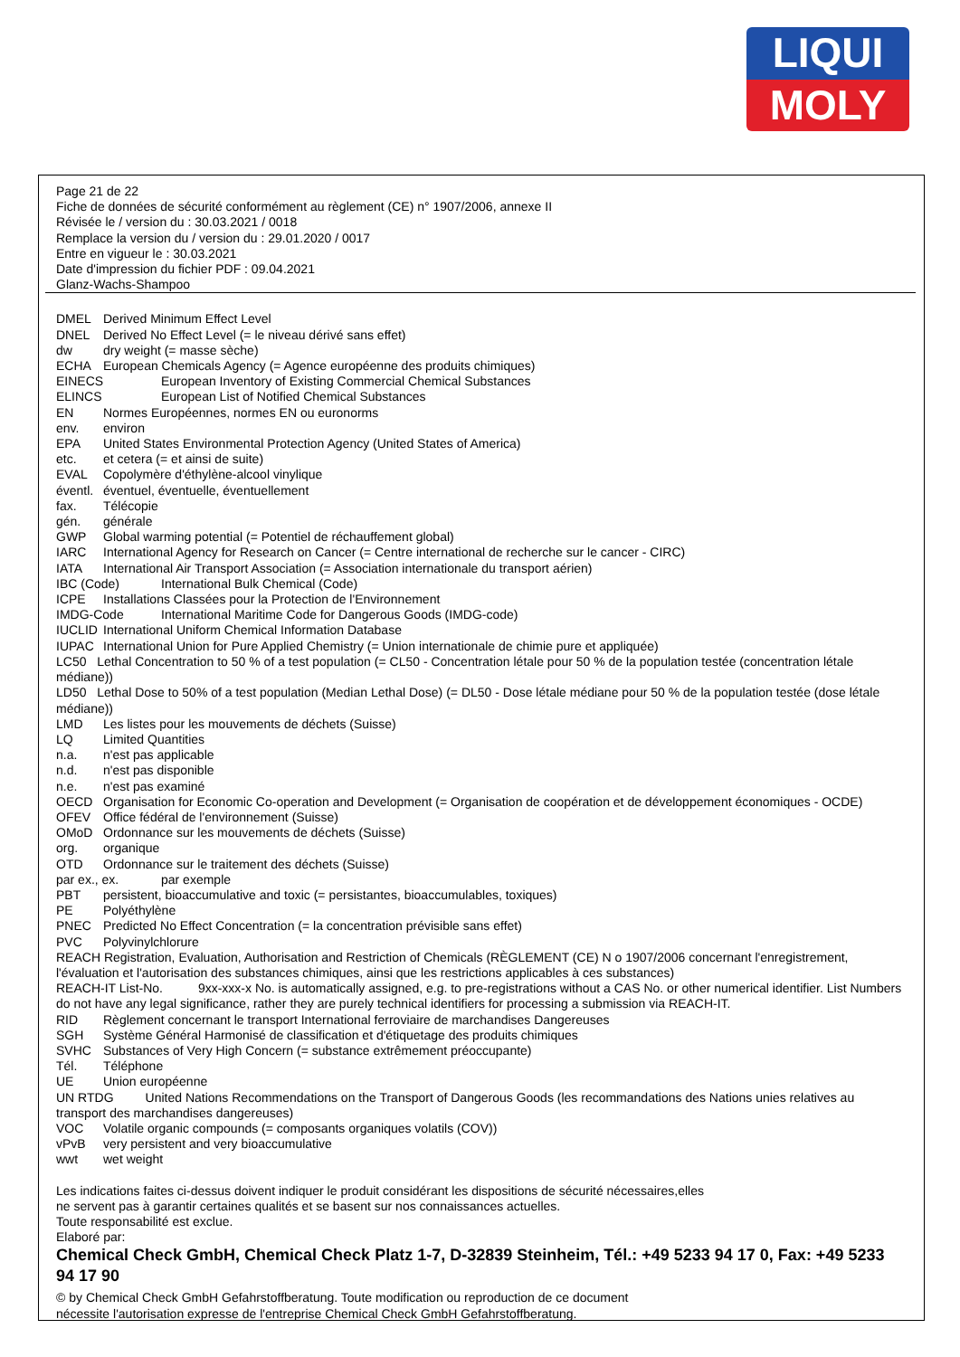LIQUI
MOLY
Page 21 de 22
Fiche de données de sécurité conformément au règlement (CE) n° 1907/2006, annexe II
Révisée le / version du : 30.03.2021 / 0018
Remplace la version du / version du : 29.01.2020 / 0017
Entre en vigueur le : 30.03.2021
Date d'impression du fichier PDF : 09.04.2021
Glanz-Wachs-Shampoo
DMEL Derived Minimum Effect Level
DNEL Derived No Effect Level (= le niveau dérivé sans effet)
dw dry weight (= masse sèche)
ECHA European Chemicals Agency (= Agence européenne des produits chimiques)
EINECS European Inventory of Existing Commercial Chemical Substances
ELINCS European List of Notified Chemical Substances
EN Normes Européennes, normes EN ou euronorms
env. environ
EPA United States Environmental Protection Agency (United States of America)
etc. et cetera (= et ainsi de suite)
EVAL Copolymère d'éthylène-alcool vinylique
éventl. éventuel, éventuelle, éventuellement
fax. Télécopie
gén. générale
GWP Global warming potential (= Potentiel de réchauffement global)
IARC International Agency for Research on Cancer (= Centre international de recherche sur le cancer - CIRC)
IATA International Air Transport Association (= Association internationale du transport aérien)
IBC (Code) International Bulk Chemical (Code)
ICPE Installations Classées pour la Protection de l'Environnement
IMDG-Code International Maritime Code for Dangerous Goods (IMDG-code)
IUCLID International Uniform Chemical Information Database
IUPAC International Union for Pure Applied Chemistry (= Union internationale de chimie pure et appliquée)
LC50 Lethal Concentration to 50 % of a test population (= CL50 - Concentration létale pour 50 % de la population testée (concentration létale médiane))
LD50 Lethal Dose to 50% of a test population (Median Lethal Dose) (= DL50 - Dose létale médiane pour 50 % de la population testée (dose létale médiane))
LMD Les listes pour les mouvements de déchets (Suisse)
LQ Limited Quantities
n.a. n'est pas applicable
n.d. n'est pas disponible
n.e. n'est pas examiné
OECD Organisation for Economic Co-operation and Development (= Organisation de coopération et de développement économiques - OCDE)
OFEV Office fédéral de l'environnement (Suisse)
OMoD Ordonnance sur les mouvements de déchets (Suisse)
org. organique
OTD Ordonnance sur le traitement des déchets (Suisse)
par ex., ex. par exemple
PBT persistent, bioaccumulative and toxic (= persistantes, bioaccumulables, toxiques)
PE Polyéthylène
PNEC Predicted No Effect Concentration (= la concentration prévisible sans effet)
PVC Polyvinylchlorure
REACH Registration, Evaluation, Authorisation and Restriction of Chemicals (RÈGLEMENT (CE) N o 1907/2006 concernant l'enregistrement, l'évaluation et l'autorisation des substances chimiques, ainsi que les restrictions applicables à ces substances)
REACH-IT List-No. 9xx-xxx-x No. is automatically assigned, e.g. to pre-registrations without a CAS No. or other numerical identifier. List Numbers do not have any legal significance, rather they are purely technical identifiers for processing a submission via REACH-IT.
RID Règlement concernant le transport International ferroviaire de marchandises Dangereuses
SGH Système Général Harmonisé de classification et d'étiquetage des produits chimiques
SVHC Substances of Very High Concern (= substance extrêmement préoccupante)
Tél. Téléphone
UE Union européenne
UN RTDG United Nations Recommendations on the Transport of Dangerous Goods (les recommandations des Nations unies relatives au transport des marchandises dangereuses)
VOC Volatile organic compounds (= composants organiques volatils (COV))
vPvB very persistent and very bioaccumulative
wwt wet weight
Les indications faites ci-dessus doivent indiquer le produit considérant les dispositions de sécurité nécessaires,elles
ne servent pas à garantir certaines qualités et se basent sur nos connaissances actuelles.
Toute responsabilité est exclue.
Elaboré par:
Chemical Check GmbH, Chemical Check Platz 1-7, D-32839 Steinheim, Tél.: +49 5233 94 17 0, Fax: +49 5233 94 17 90
© by Chemical Check GmbH Gefahrstoffberatung. Toute modification ou reproduction de ce document
nécessite l'autorisation expresse de l'entreprise Chemical Check GmbH Gefahrstoffberatung.